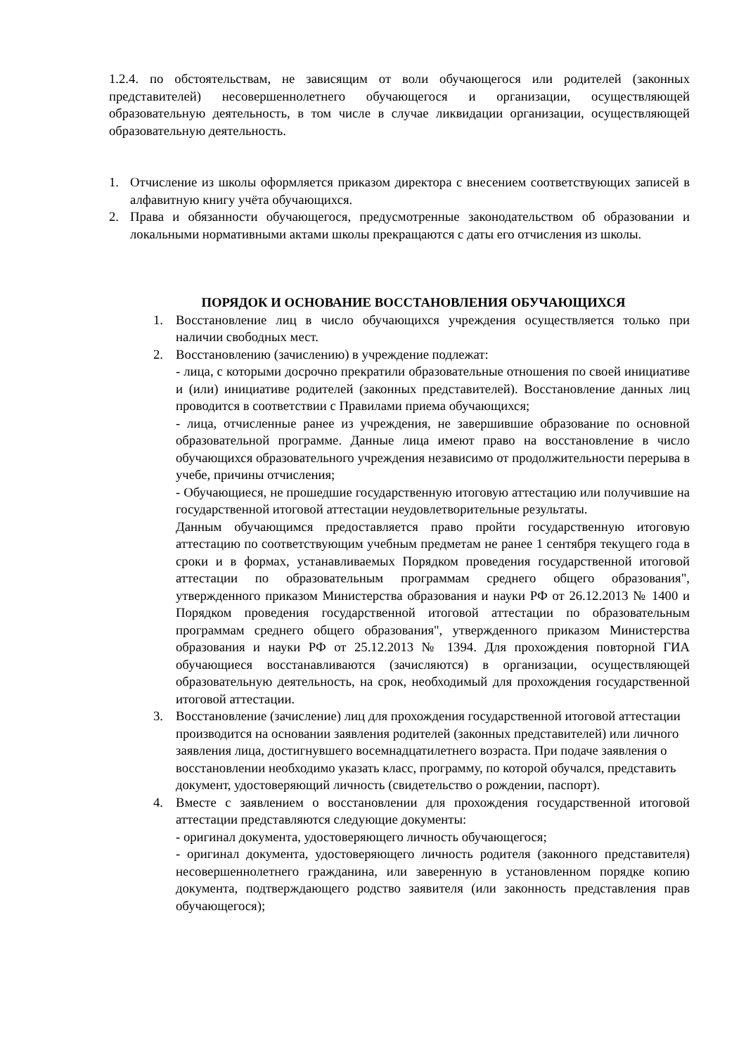1.2.4. по обстоятельствам, не зависящим от воли обучающегося или родителей (законных представителей) несовершеннолетнего обучающегося и организации, осуществляющей образовательную деятельность, в том числе в случае ликвидации организации, осуществляющей образовательную деятельность.
1. Отчисление из школы оформляется приказом директора с внесением соответствующих записей в алфавитную книгу учёта обучающихся.
2. Права и обязанности обучающегося, предусмотренные законодательством об образовании и локальными нормативными актами школы прекращаются с даты его отчисления из школы.
ПОРЯДОК И ОСНОВАНИЕ ВОССТАНОВЛЕНИЯ ОБУЧАЮЩИХСЯ
1. Восстановление лиц в число обучающихся учреждения осуществляется только при наличии свободных мест.
2. Восстановлению (зачислению) в учреждение подлежат:
- лица, с которыми досрочно прекратили образовательные отношения по своей инициативе и (или) инициативе родителей (законных представителей). Восстановление данных лиц проводится в соответствии с Правилами приема обучающихся;
- лица, отчисленные ранее из учреждения, не завершившие образование по основной образовательной программе. Данные лица имеют право на восстановление в число обучающихся образовательного учреждения независимо от продолжительности перерыва в учебе, причины отчисления;
- Обучающиеся, не прошедшие государственную итоговую аттестацию или получившие на государственной итоговой аттестации неудовлетворительные результаты.
Данным обучающимся предоставляется право пройти государственную итоговую аттестацию по соответствующим учебным предметам не ранее 1 сентября текущего года в сроки и в формах, устанавливаемых Порядком проведения государственной итоговой аттестации по образовательным программам среднего общего образования", утвержденного приказом Министерства образования и науки РФ от 26.12.2013 № 1400 и Порядком проведения государственной итоговой аттестации по образовательным программам среднего общего образования", утвержденного приказом Министерства образования и науки РФ от 25.12.2013 № 1394. Для прохождения повторной ГИА обучающиеся восстанавливаются (зачисляются) в организации, осуществляющей образовательную деятельность, на срок, необходимый для прохождения государственной итоговой аттестации.
3. Восстановление (зачисление) лиц для прохождения государственной итоговой аттестации производится на основании заявления родителей (законных представителей) или личного заявления лица, достигнувшего восемнадцатилетнего возраста. При подаче заявления о восстановлении необходимо указать класс, программу, по которой обучался, представить документ, удостоверяющий личность (свидетельство о рождении, паспорт).
4. Вместе с заявлением о восстановлении для прохождения государственной итоговой аттестации представляются следующие документы:
- оригинал документа, удостоверяющего личность обучающегося;
- оригинал документа, удостоверяющего личность родителя (законного представителя) несовершеннолетнего гражданина, или заверенную в установленном порядке копию документа, подтверждающего родство заявителя (или законность представления прав обучающегося);